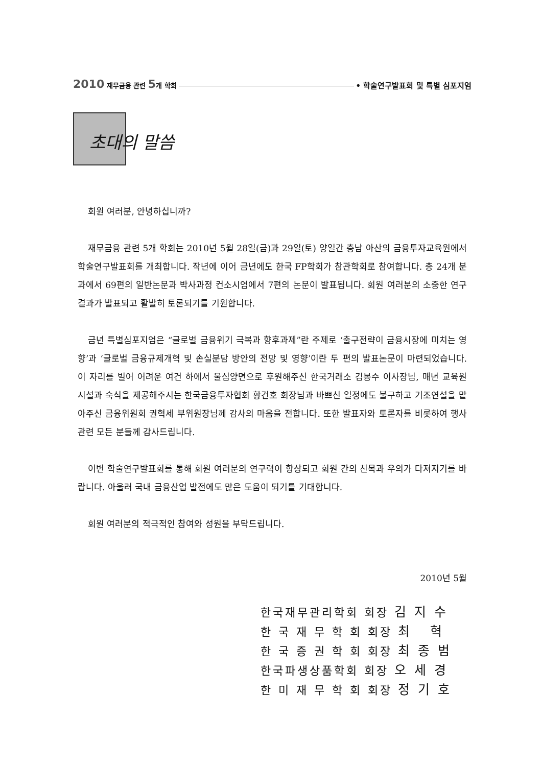2010 재무금융 관련 5개 학회 • 학술연구발표회 및 특별 심포지엄
초대의 말씀
회원 여러분, 안녕하십니까?
재무금융 관련 5개 학회는 2010년 5월 28일(금)과 29일(토) 양일간 충남 아산의 금융투자교육원에서 학술연구발표회를 개최합니다. 작년에 이어 금년에도 한국 FP학회가 참관학회로 참여합니다. 총 24개 분과에서 69편의 일반논문과 박사과정 컨소시엄에서 7편의 논문이 발표됩니다. 회원 여러분의 소중한 연구결과가 발표되고 활발히 토론되기를 기원합니다.
금년 특별심포지엄은 “글로벌 금융위기 극복과 향후과제”란 주제로 ‘출구전략이 금융시장에 미치는 영향’과 ‘글로벌 금융규제개혁 및 손실분담 방안의 전망 및 영향’이란 두 편의 발표논문이 마련되었습니다. 이 자리를 빌어 어려운 여건 하에서 물심양면으로 후원해주신 한국거래소 김봉수 이사장님, 매년 교육원 시설과 숙식을 제공해주시는 한국금융투자협회 황건호 회장님과 바쁘신 일정에도 불구하고 기조연설을 맡아주신 금융위원회 권혁세 부위원장님께 감사의 마음을 전합니다. 또한 발표자와 토론자를 비롯하여 행사관련 모든 분들께 감사드립니다.
이번 학술연구발표회를 통해 회원 여러분의 연구력이 향상되고 회원 간의 친목과 우의가 다져지기를 바랍니다. 아울러 국내 금융산업 발전에도 많은 도움이 되기를 기대합니다.
회원 여러분의 적극적인 참여와 성원을 부탁드립니다.
2010년 5월
한국재무관리학회 회장 김 지 수
한 국 재 무 학 회 회장 최 혁
한 국 증 권 학 회 회장 최 종 범
한국파생상품학회 회장 오 세 경
한 미 재 무 학 회 회장 정 기 호